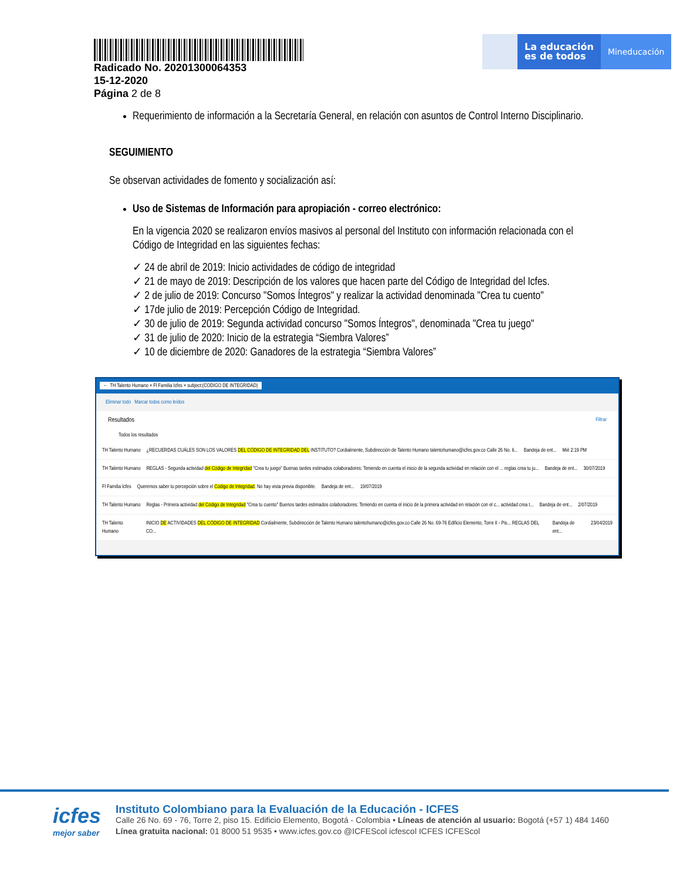Radicado No. 20201300064353
15-12-2020
Página 2 de 8
La educación
es de todos
Mineducación
Requerimiento de información a la Secretaría General, en relación con asuntos de Control Interno Disciplinario.
SEGUIMIENTO
Se observan actividades de fomento y socialización así:
Uso de Sistemas de Información para apropiación - correo electrónico:
En la vigencia 2020 se realizaron envíos masivos al personal del Instituto con información relacionada con el Código de Integridad en las siguientes fechas:
✓ 24 de abril de 2019: Inicio actividades de código de integridad
✓ 21 de mayo de 2019: Descripción de los valores que hacen parte del Código de Integridad del Icfes.
✓ 2 de julio de 2019: Concurso "Somos Íntegros" y realizar la actividad denominada "Crea tu cuento"
✓ 17de julio de 2019: Percepción Código de Integridad.
✓ 30 de julio de 2019: Segunda actividad concurso "Somos Íntegros", denominada "Crea tu juego"
✓ 31 de julio de 2020: Inicio de la estrategia “Siembra Valores”
✓ 10 de diciembre de 2020: Ganadores de la estrategia “Siembra Valores”
← TH Talento Humano × Fl Familia Icfes × subject:(CODIGO DE INTEGRIDAD)
Eliminar todo Marcar todos como leídos
Resultados Filtrar
Todos los resultados
TH Talento Humano ¿RECUERDAS CUÁLES SON LOS VALORES DEL CÓDIGO DE INTEGRIDAD DEL INSTITUTO? Cordialmente, Subdirección de Talento Humano talentohumano@icfes.gov.co Calle 26 No. 6... Bandeja de ent... Mié 2:19 PM
TH Talento Humano REGLAS - Segunda actividad del Código de Integridad "Crea tu juego" Buenas tardes estimados colaboradores: Teniendo en cuenta el inicio de la segunda actividad en relación con el ... reglas crea tu ju... Bandeja de ent... 30/07/2019
Fl Familia Icfes Queremos saber tu percepción sobre el Código de Integridad. No hay vista previa disponible. Bandeja de ent... 19/07/2019
TH Talento Humano Reglas - Primera actividad del Código de Integridad "Crea tu cuento" Buenos tardes estimados colaboradores: Teniendo en cuenta el inicio de la primera actividad en relación con el c... actividad crea t... Bandeja de ent... 2/07/2019
TH Talento Humano INICIO DE ACTIVIDADES DEL CÓDIGO DE INTEGRIDAD Cordialmente, Subdirección de Talento Humano talentohumano@icfes.gov.co Calle 26 No. 69-76 Edificio Elemento, Torre II - Pis... REGLAS DEL CO... Bandeja de ent... 23/04/2019
icfes
mejor saber
Instituto Colombiano para la Evaluación de la Educación - ICFES
Calle 26 No. 69 - 76, Torre 2, piso 15. Edificio Elemento, Bogotá - Colombia • Líneas de atención al usuario: Bogotá (+57 1) 484 1460
Línea gratuita nacional: 01 8000 51 9535 • www.icfes.gov.co @ICFEScol icfescol ICFES ICFEScol